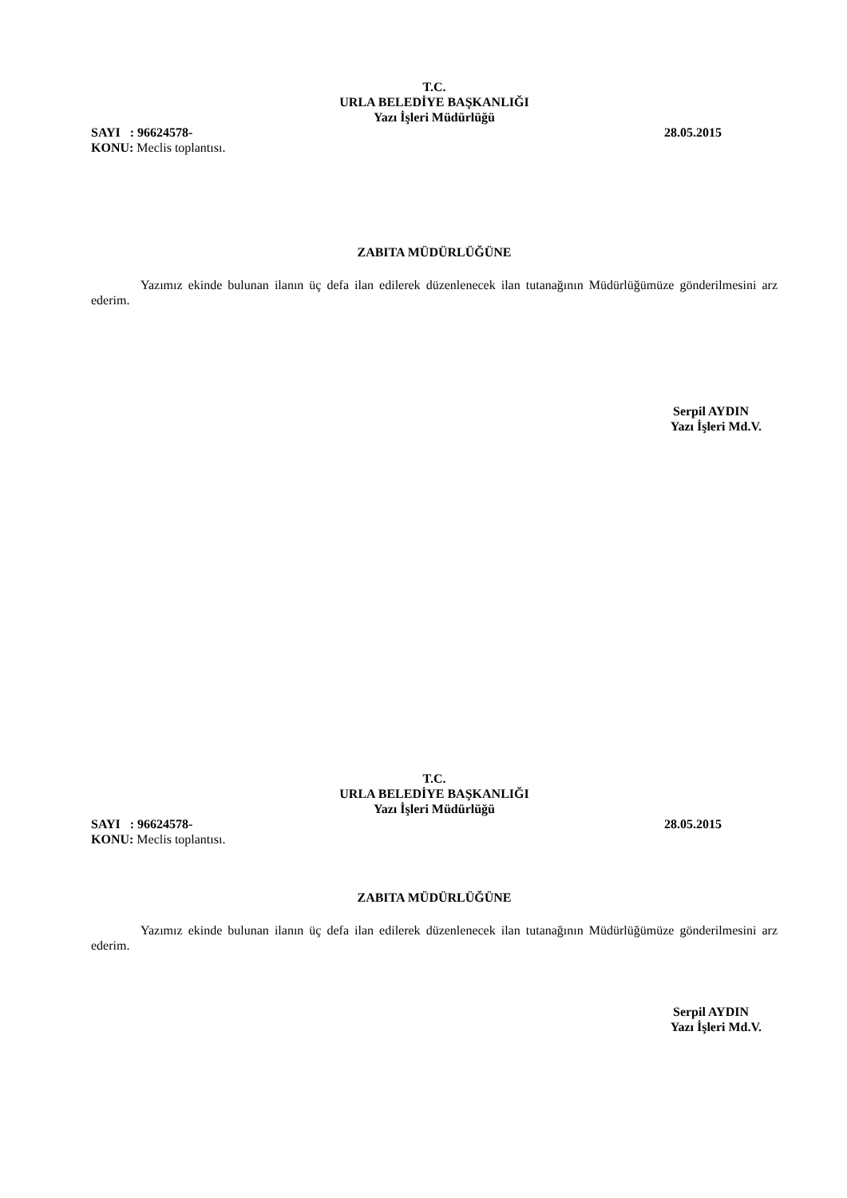T.C.
URLA BELEDİYE BAŞKANLIĞI
Yazı İşleri Müdürlüğü
SAYI : 96624578- 28.05.2015
KONU: Meclis toplantısı.
ZABITA MÜDÜRLÜĞÜNE
Yazımız ekinde bulunan ilanın üç defa ilan edilerek düzenlenecek ilan tutanağının Müdürlüğümüze gönderilmesini arz ederim.
Serpil AYDIN
Yazı İşleri Md.V.
T.C.
URLA BELEDİYE BAŞKANLIĞI
Yazı İşleri Müdürlüğü
SAYI : 96624578- 28.05.2015
KONU: Meclis toplantısı.
ZABITA MÜDÜRLÜĞÜNE
Yazımız ekinde bulunan ilanın üç defa ilan edilerek düzenlenecek ilan tutanağının Müdürlüğümüze gönderilmesini arz ederim.
Serpil AYDIN
Yazı İşleri Md.V.